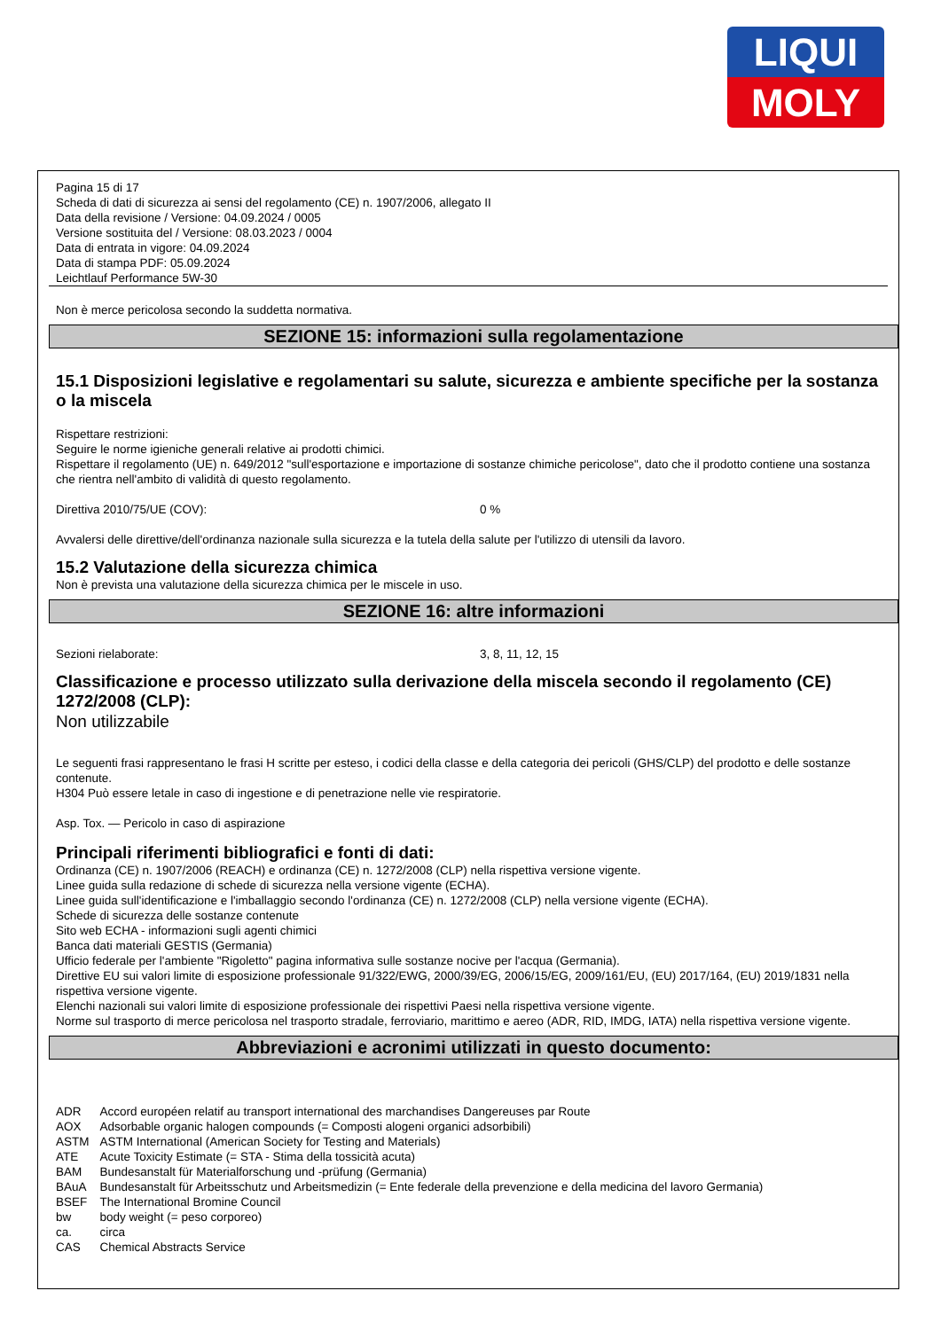LIQUI
MOLY
Pagina 15 di 17
Scheda di dati di sicurezza ai sensi del regolamento (CE) n. 1907/2006, allegato II
Data della revisione / Versione: 04.09.2024 / 0005
Versione sostituita del / Versione: 08.03.2023 / 0004
Data di entrata in vigore: 04.09.2024
Data di stampa PDF: 05.09.2024
Leichtlauf Performance 5W-30
Non è merce pericolosa secondo la suddetta normativa.
SEZIONE 15: informazioni sulla regolamentazione
15.1 Disposizioni legislative e regolamentari su salute, sicurezza e ambiente specifiche per la sostanza o la miscela
Rispettare restrizioni:
Seguire le norme igieniche generali relative ai prodotti chimici.
Rispettare il regolamento (UE) n. 649/2012 "sull'esportazione e importazione di sostanze chimiche pericolose", dato che il prodotto contiene una sostanza che rientra nell'ambito di validità di questo regolamento.
Direttiva 2010/75/UE (COV): 0 %
Avvalersi delle direttive/dell'ordinanza nazionale sulla sicurezza e la tutela della salute per l'utilizzo di utensili da lavoro.
15.2 Valutazione della sicurezza chimica
Non è prevista una valutazione della sicurezza chimica per le miscele in uso.
SEZIONE 16: altre informazioni
Sezioni rielaborate: 3, 8, 11, 12, 15
Classificazione e processo utilizzato sulla derivazione della miscela secondo il regolamento (CE) 1272/2008 (CLP):
Non utilizzabile
Le seguenti frasi rappresentano le frasi H scritte per esteso, i codici della classe e della categoria dei pericoli (GHS/CLP) del prodotto e delle sostanze contenute.
H304 Può essere letale in caso di ingestione e di penetrazione nelle vie respiratorie.
Asp. Tox. — Pericolo in caso di aspirazione
Principali riferimenti bibliografici e fonti di dati:
Ordinanza (CE) n. 1907/2006 (REACH) e ordinanza (CE) n. 1272/2008 (CLP) nella rispettiva versione vigente.
Linee guida sulla redazione di schede di sicurezza nella versione vigente (ECHA).
Linee guida sull'identificazione e l'imballaggio secondo l'ordinanza (CE) n. 1272/2008 (CLP) nella versione vigente (ECHA).
Schede di sicurezza delle sostanze contenute
Sito web ECHA - informazioni sugli agenti chimici
Banca dati materiali GESTIS (Germania)
Ufficio federale per l'ambiente "Rigoletto" pagina informativa sulle sostanze nocive per l'acqua (Germania).
Direttive EU sui valori limite di esposizione professionale 91/322/EWG, 2000/39/EG, 2006/15/EG, 2009/161/EU, (EU) 2017/164, (EU) 2019/1831 nella rispettiva versione vigente.
Elenchi nazionali sui valori limite di esposizione professionale dei rispettivi Paesi nella rispettiva versione vigente.
Norme sul trasporto di merce pericolosa nel trasporto stradale, ferroviario, marittimo e aereo (ADR, RID, IMDG, IATA) nella rispettiva versione vigente.
Abbreviazioni e acronimi utilizzati in questo documento:
| ADR | Accord européen relatif au transport international des marchandises Dangereuses par Route |
| AOX | Adsorbable organic halogen compounds (= Composti alogeni organici adsorbibili) |
| ASTM | ASTM International (American Society for Testing and Materials) |
| ATE | Acute Toxicity Estimate (= STA - Stima della tossicità acuta) |
| BAM | Bundesanstalt für Materialforschung und -prüfung (Germania) |
| BAuA | Bundesanstalt für Arbeitsschutz und Arbeitsmedizin (= Ente federale della prevenzione e della medicina del lavoro Germania) |
| BSEF | The International Bromine Council |
| bw | body weight (= peso corporeo) |
| ca. | circa |
| CAS | Chemical Abstracts Service |